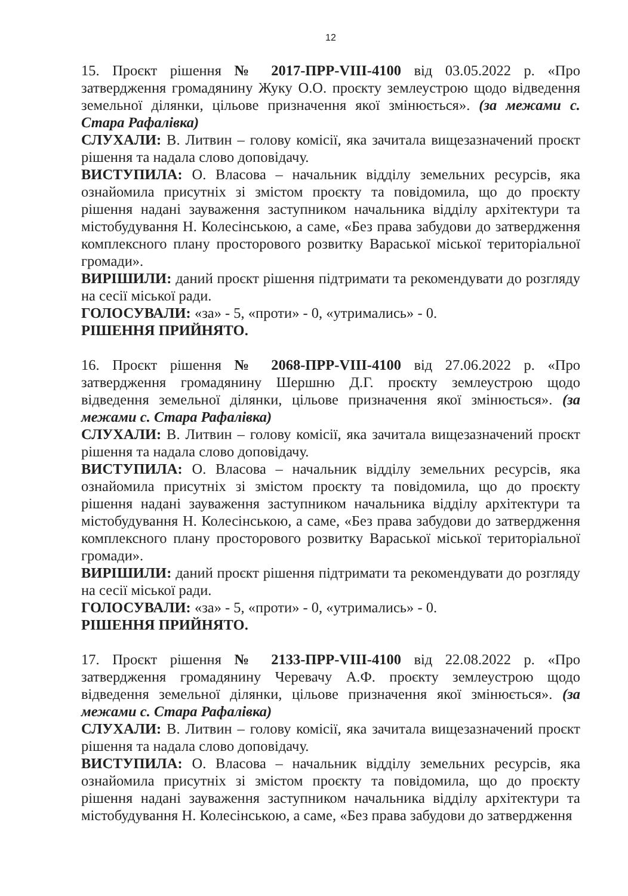12
15. Проєкт рішення № 2017-ПРР-VIII-4100 від 03.05.2022 р. «Про затвердження громадянину Жуку О.О. проєкту землеустрою щодо відведення земельної ділянки, цільове призначення якої змінюється». (за межами с. Стара Рафалівка)
СЛУХАЛИ: В. Литвин – голову комісії, яка зачитала вищезазначений проєкт рішення та надала слово доповідачу.
ВИСТУПИЛА: О. Власова – начальник відділу земельних ресурсів, яка ознайомила присутніх зі змістом проєкту та повідомила, що до проєкту рішення надані зауваження заступником начальника відділу архітектури та містобудування Н. Колесінською, а саме, «Без права забудови до затвердження комплексного плану просторового розвитку Вараської міської територіальної громади».
ВИРІШИЛИ: даний проєкт рішення підтримати та рекомендувати до розгляду на сесії міської ради.
ГОЛОСУВАЛИ: «за» - 5, «проти» - 0, «утримались» - 0.
РІШЕННЯ ПРИЙНЯТО.
16. Проєкт рішення № 2068-ПРР-VIII-4100 від 27.06.2022 р. «Про затвердження громадянину Шершню Д.Г. проєкту землеустрою щодо відведення земельної ділянки, цільове призначення якої змінюється». (за межами с. Стара Рафалівка)
СЛУХАЛИ: В. Литвин – голову комісії, яка зачитала вищезазначений проєкт рішення та надала слово доповідачу.
ВИСТУПИЛА: О. Власова – начальник відділу земельних ресурсів, яка ознайомила присутніх зі змістом проєкту та повідомила, що до проєкту рішення надані зауваження заступником начальника відділу архітектури та містобудування Н. Колесінською, а саме, «Без права забудови до затвердження комплексного плану просторового розвитку Вараської міської територіальної громади».
ВИРІШИЛИ: даний проєкт рішення підтримати та рекомендувати до розгляду на сесії міської ради.
ГОЛОСУВАЛИ: «за» - 5, «проти» - 0, «утримались» - 0.
РІШЕННЯ ПРИЙНЯТО.
17. Проєкт рішення № 2133-ПРР-VIII-4100 від 22.08.2022 р. «Про затвердження громадянину Черевачу А.Ф. проєкту землеустрою щодо відведення земельної ділянки, цільове призначення якої змінюється». (за межами с. Стара Рафалівка)
СЛУХАЛИ: В. Литвин – голову комісії, яка зачитала вищезазначений проєкт рішення та надала слово доповідачу.
ВИСТУПИЛА: О. Власова – начальник відділу земельних ресурсів, яка ознайомила присутніх зі змістом проєкту та повідомила, що до проєкту рішення надані зауваження заступником начальника відділу архітектури та містобудування Н. Колесінською, а саме, «Без права забудови до затвердження